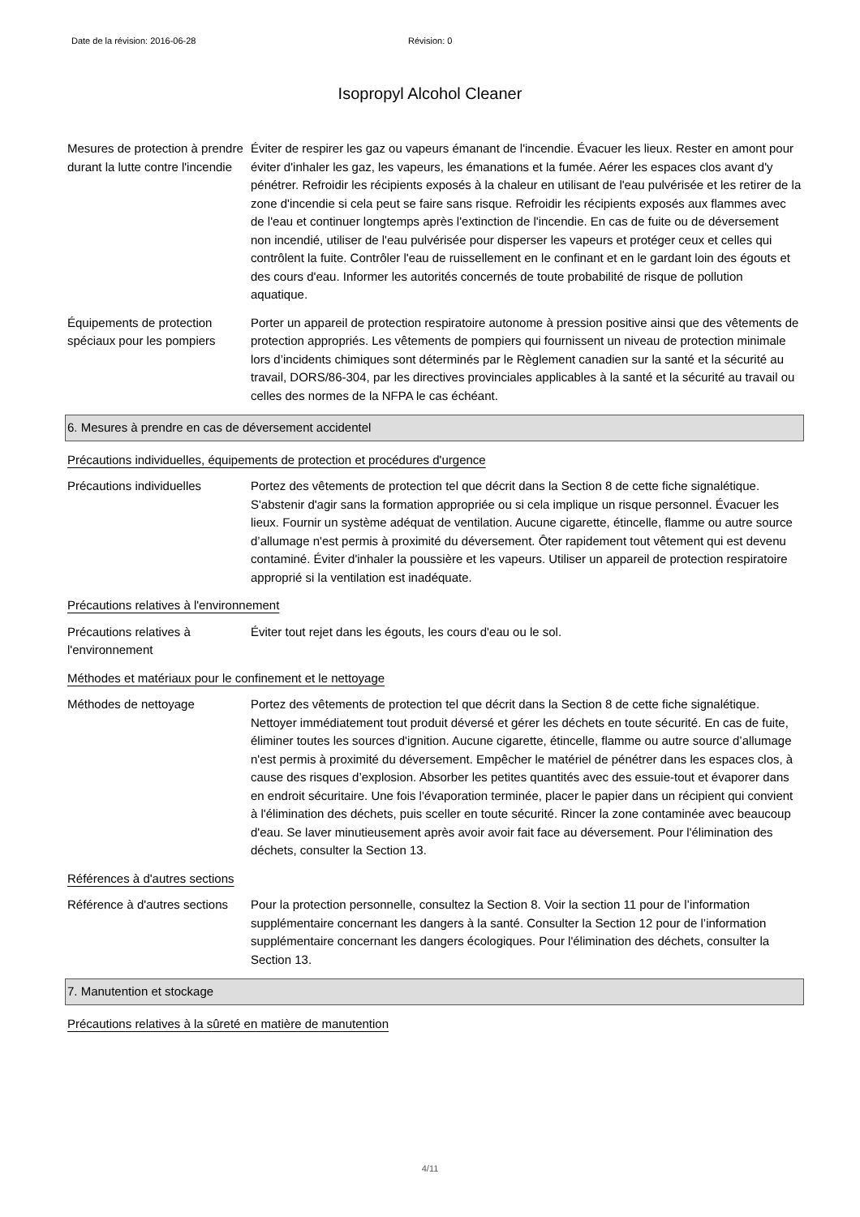Date de la révision: 2016-06-28 Révision: 0
Isopropyl Alcohol Cleaner
Mesures de protection à prendre durant la lutte contre l'incendie
Éviter de respirer les gaz ou vapeurs émanant de l'incendie. Évacuer les lieux. Rester en amont pour éviter d'inhaler les gaz, les vapeurs, les émanations et la fumée. Aérer les espaces clos avant d'y pénétrer. Refroidir les récipients exposés à la chaleur en utilisant de l'eau pulvérisée et les retirer de la zone d'incendie si cela peut se faire sans risque. Refroidir les récipients exposés aux flammes avec de l'eau et continuer longtemps après l'extinction de l'incendie. En cas de fuite ou de déversement non incendié, utiliser de l'eau pulvérisée pour disperser les vapeurs et protéger ceux et celles qui contrôlent la fuite. Contrôler l'eau de ruissellement en le confinant et en le gardant loin des égouts et des cours d'eau. Informer les autorités concernés de toute probabilité de risque de pollution aquatique.
Équipements de protection spéciaux pour les pompiers
Porter un appareil de protection respiratoire autonome à pression positive ainsi que des vêtements de protection appropriés. Les vêtements de pompiers qui fournissent un niveau de protection minimale lors d’incidents chimiques sont déterminés par le Règlement canadien sur la santé et la sécurité au travail, DORS/86-304, par les directives provinciales applicables à la santé et la sécurité au travail ou celles des normes de la NFPA le cas échéant.
6. Mesures à prendre en cas de déversement accidentel
Précautions individuelles, équipements de protection et procédures d'urgence
Précautions individuelles Portez des vêtements de protection tel que décrit dans la Section 8 de cette fiche signalétique. S'abstenir d'agir sans la formation appropriée ou si cela implique un risque personnel. Évacuer les lieux. Fournir un système adéquat de ventilation. Aucune cigarette, étincelle, flamme ou autre source d’allumage n'est permis à proximité du déversement. Ôter rapidement tout vêtement qui est devenu contaminé. Éviter d'inhaler la poussière et les vapeurs. Utiliser un appareil de protection respiratoire approprié si la ventilation est inadéquate.
Précautions relatives à l'environnement
Précautions relatives à l'environnement
Éviter tout rejet dans les égouts, les cours d'eau ou le sol.
Méthodes et matériaux pour le confinement et le nettoyage
Méthodes de nettoyage Portez des vêtements de protection tel que décrit dans la Section 8 de cette fiche signalétique. Nettoyer immédiatement tout produit déversé et gérer les déchets en toute sécurité. En cas de fuite, éliminer toutes les sources d'ignition. Aucune cigarette, étincelle, flamme ou autre source d’allumage n'est permis à proximité du déversement. Empêcher le matériel de pénétrer dans les espaces clos, à cause des risques d’explosion. Absorber les petites quantités avec des essuie-tout et évaporer dans en endroit sécuritaire. Une fois l'évaporation terminée, placer le papier dans un récipient qui convient à l'élimination des déchets, puis sceller en toute sécurité. Rincer la zone contaminée avec beaucoup d'eau. Se laver minutieusement après avoir avoir fait face au déversement. Pour l'élimination des déchets, consulter la Section 13.
Références à d'autres sections
Référence à d'autres sections
Pour la protection personnelle, consultez la Section 8. Voir la section 11 pour de l’information supplémentaire concernant les dangers à la santé. Consulter la Section 12 pour de l’information supplémentaire concernant les dangers écologiques. Pour l'élimination des déchets, consulter la Section 13.
7. Manutention et stockage
Précautions relatives à la sûreté en matière de manutention
4/11